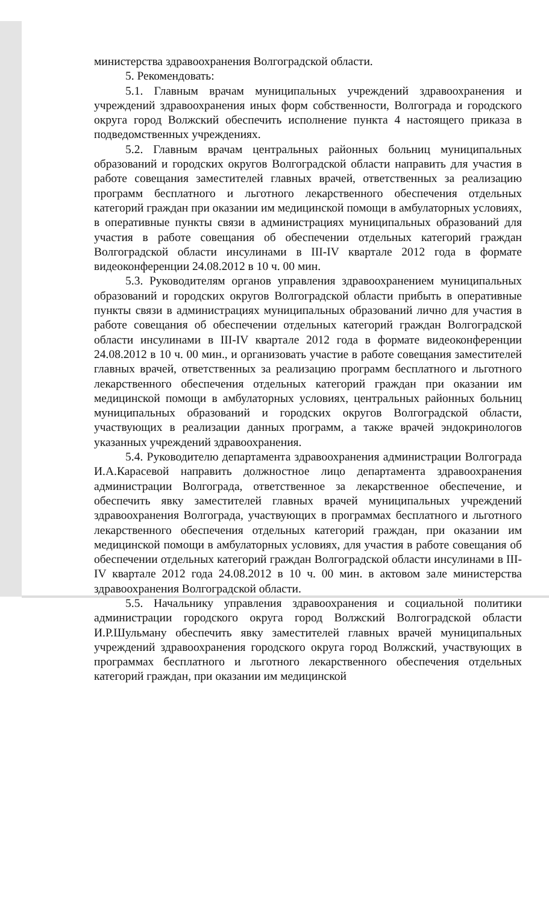министерства здравоохранения Волгоградской области.
5. Рекомендовать:
5.1. Главным врачам муниципальных учреждений здравоохранения и учреждений здравоохранения иных форм собственности, Волгограда и городского округа город Волжский обеспечить исполнение пункта 4 настоящего приказа в подведомственных учреждениях.
5.2. Главным врачам центральных районных больниц муниципальных образований и городских округов Волгоградской области направить для участия в работе совещания заместителей главных врачей, ответственных за реализацию программ бесплатного и льготного лекарственного обеспечения отдельных категорий граждан при оказании им медицинской помощи в амбулаторных условиях, в оперативные пункты связи в администрациях муниципальных образований для участия в работе совещания об обеспечении отдельных категорий граждан Волгоградской области инсулинами в III-IV квартале 2012 года в формате видеоконференции 24.08.2012 в 10 ч. 00 мин.
5.3. Руководителям органов управления здравоохранением муниципальных образований и городских округов Волгоградской области прибыть в оперативные пункты связи в администрациях муниципальных образований лично для участия в работе совещания об обеспечении отдельных категорий граждан Волгоградской области инсулинами в III-IV квартале 2012 года в формате видеоконференции 24.08.2012 в 10 ч. 00 мин., и организовать участие в работе совещания заместителей главных врачей, ответственных за реализацию программ бесплатного и льготного лекарственного обеспечения отдельных категорий граждан при оказании им медицинской помощи в амбулаторных условиях, центральных районных больниц муниципальных образований и городских округов Волгоградской области, участвующих в реализации данных программ, а также врачей эндокринологов указанных учреждений здравоохранения.
5.4. Руководителю департамента здравоохранения администрации Волгограда И.А.Карасевой направить должностное лицо департамента здравоохранения администрации Волгограда, ответственное за лекарственное обеспечение, и обеспечить явку заместителей главных врачей муниципальных учреждений здравоохранения Волгограда, участвующих в программах бесплатного и льготного лекарственного обеспечения отдельных категорий граждан, при оказании им медицинской помощи в амбулаторных условиях, для участия в работе совещания об обеспечении отдельных категорий граждан Волгоградской области инсулинами в III-IV квартале 2012 года 24.08.2012 в 10 ч. 00 мин. в актовом зале министерства здравоохранения Волгоградской области.
5.5. Начальнику управления здравоохранения и социальной политики администрации городского округа город Волжский Волгоградской области И.Р.Шульману обеспечить явку заместителей главных врачей муниципальных учреждений здравоохранения городского округа город Волжский, участвующих в программах бесплатного и льготного лекарственного обеспечения отдельных категорий граждан, при оказании им медицинской